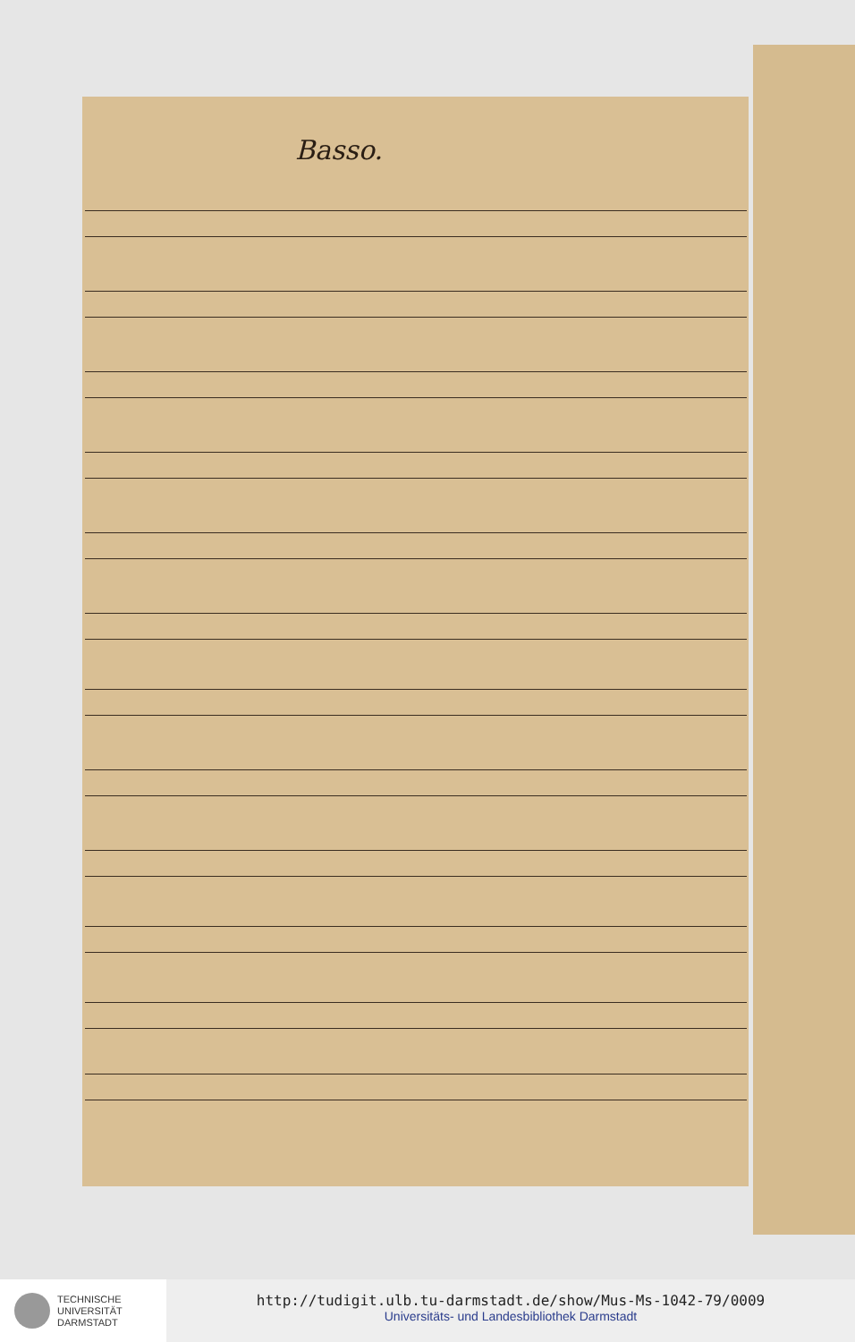Basso.
TECHNISCHE
UNIVERSITÄT
DARMSTADT
http://tudigit.ulb.tu-darmstadt.de/show/Mus-Ms-1042-79/0009
Universitäts- und Landesbibliothek Darmstadt